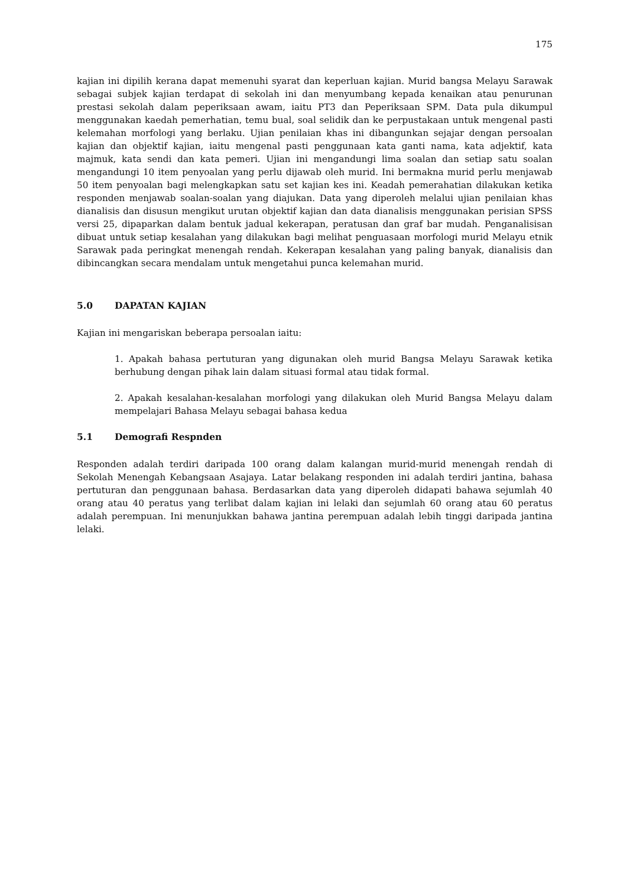175
kajian ini dipilih kerana dapat memenuhi syarat dan keperluan kajian. Murid bangsa Melayu Sarawak sebagai subjek kajian terdapat di sekolah ini dan menyumbang kepada kenaikan atau penurunan prestasi sekolah dalam peperiksaan awam, iaitu PT3 dan Peperiksaan SPM. Data pula dikumpul menggunakan kaedah pemerhatian, temu bual, soal selidik dan ke perpustakaan untuk mengenal pasti kelemahan morfologi yang berlaku. Ujian penilaian khas ini dibangunkan sejajar dengan persoalan kajian dan objektif kajian, iaitu mengenal pasti penggunaan kata ganti nama, kata adjektif, kata majmuk, kata sendi dan kata pemeri. Ujian ini mengandungi lima soalan dan setiap satu soalan mengandungi 10 item penyoalan yang perlu dijawab oleh murid. Ini bermakna murid perlu menjawab 50 item penyoalan bagi melengkapkan satu set kajian kes ini. Keadah pemerahatian dilakukan ketika responden menjawab soalan-soalan yang diajukan. Data yang diperoleh melalui ujian penilaian khas dianalisis dan disusun mengikut urutan objektif kajian dan data dianalisis menggunakan perisian SPSS versi 25, dipaparkan dalam bentuk jadual kekerapan, peratusan dan graf bar mudah. Penganalisisan dibuat untuk setiap kesalahan yang dilakukan bagi melihat penguasaan morfologi murid Melayu etnik Sarawak pada peringkat menengah rendah. Kekerapan kesalahan yang paling banyak, dianalisis dan dibincangkan secara mendalam untuk mengetahui punca kelemahan murid.
5.0 DAPATAN KAJIAN
Kajian ini mengariskan beberapa persoalan iaitu:
1. Apakah bahasa pertuturan yang digunakan oleh murid Bangsa Melayu Sarawak ketika berhubung dengan pihak lain dalam situasi formal atau tidak formal.
2. Apakah kesalahan-kesalahan morfologi yang dilakukan oleh Murid Bangsa Melayu dalam mempelajari Bahasa Melayu sebagai bahasa kedua
5.1 Demografi Respnden
Responden adalah terdiri daripada 100 orang dalam kalangan murid-murid menengah rendah di Sekolah Menengah Kebangsaan Asajaya. Latar belakang responden ini adalah terdiri jantina, bahasa pertuturan dan penggunaan bahasa. Berdasarkan data yang diperoleh didapati bahawa sejumlah 40 orang atau 40 peratus yang terlibat dalam kajian ini lelaki dan sejumlah 60 orang atau 60 peratus adalah perempuan. Ini menunjukkan bahawa jantina perempuan adalah lebih tinggi daripada jantina lelaki.